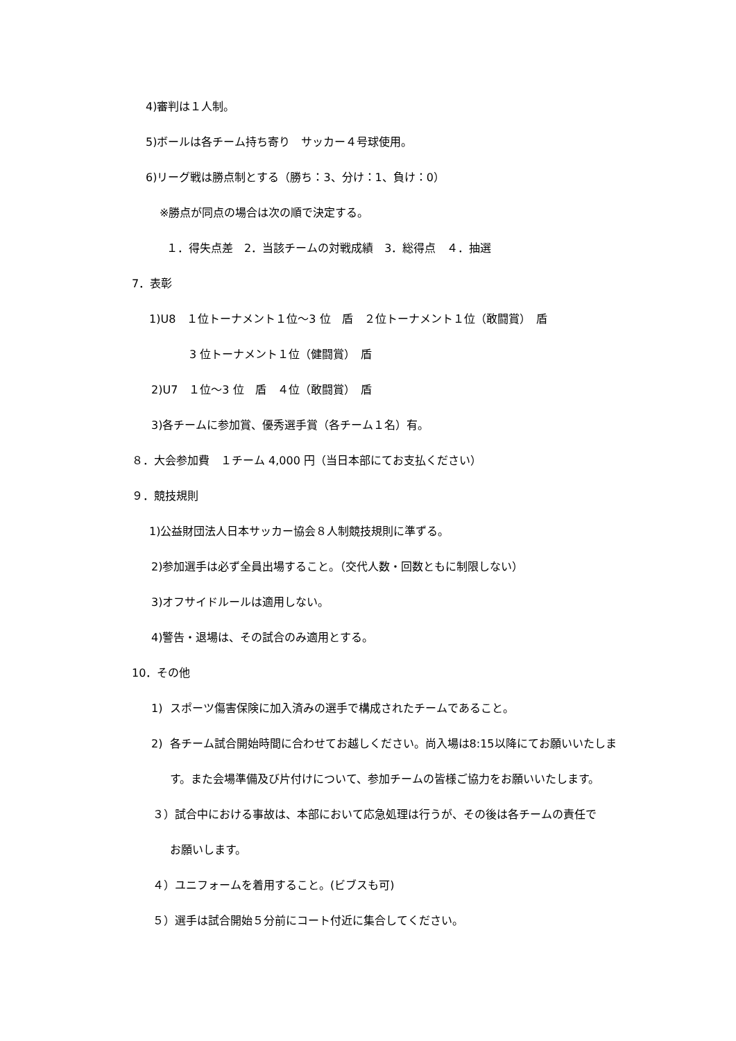4)審判は１人制。
5)ボールは各チーム持ち寄り　サッカー４号球使用。
6)リーグ戦は勝点制とする（勝ち：3、分け：1、負け：0）
※勝点が同点の場合は次の順で決定する。
１．得失点差　2．当該チームの対戦成績　3．総得点　４．抽選
7．表彰
1)U8　１位トーナメント１位～3 位　盾　２位トーナメント１位（敢闘賞）　盾
3 位トーナメント１位（健闘賞）　盾
2)U7　１位～3 位　盾　４位（敢闘賞）　盾
3)各チームに参加賞、優秀選手賞（各チーム１名）有。
８．大会参加費　１チーム 4,000 円（当日本部にてお支払ください）
９．競技規則
1)公益財団法人日本サッカー協会８人制競技規則に準ずる。
2)参加選手は必ず全員出場すること。（交代人数・回数ともに制限しない）
3)オフサイドルールは適用しない。
4)警告・退場は、その試合のみ適用とする。
10．その他
1) スポーツ傷害保険に加入済みの選手で構成されたチームであること。
2) 各チーム試合開始時間に合わせてお越しください。尚入場は8:15以降にてお願いいたしま
す。また会場準備及び片付けについて、参加チームの皆様ご協力をお願いいたします。
３）試合中における事故は、本部において応急処理は行うが、その後は各チームの責任で
お願いします。
４）ユニフォームを着用すること。(ビブスも可)
５）選手は試合開始５分前にコート付近に集合してください。